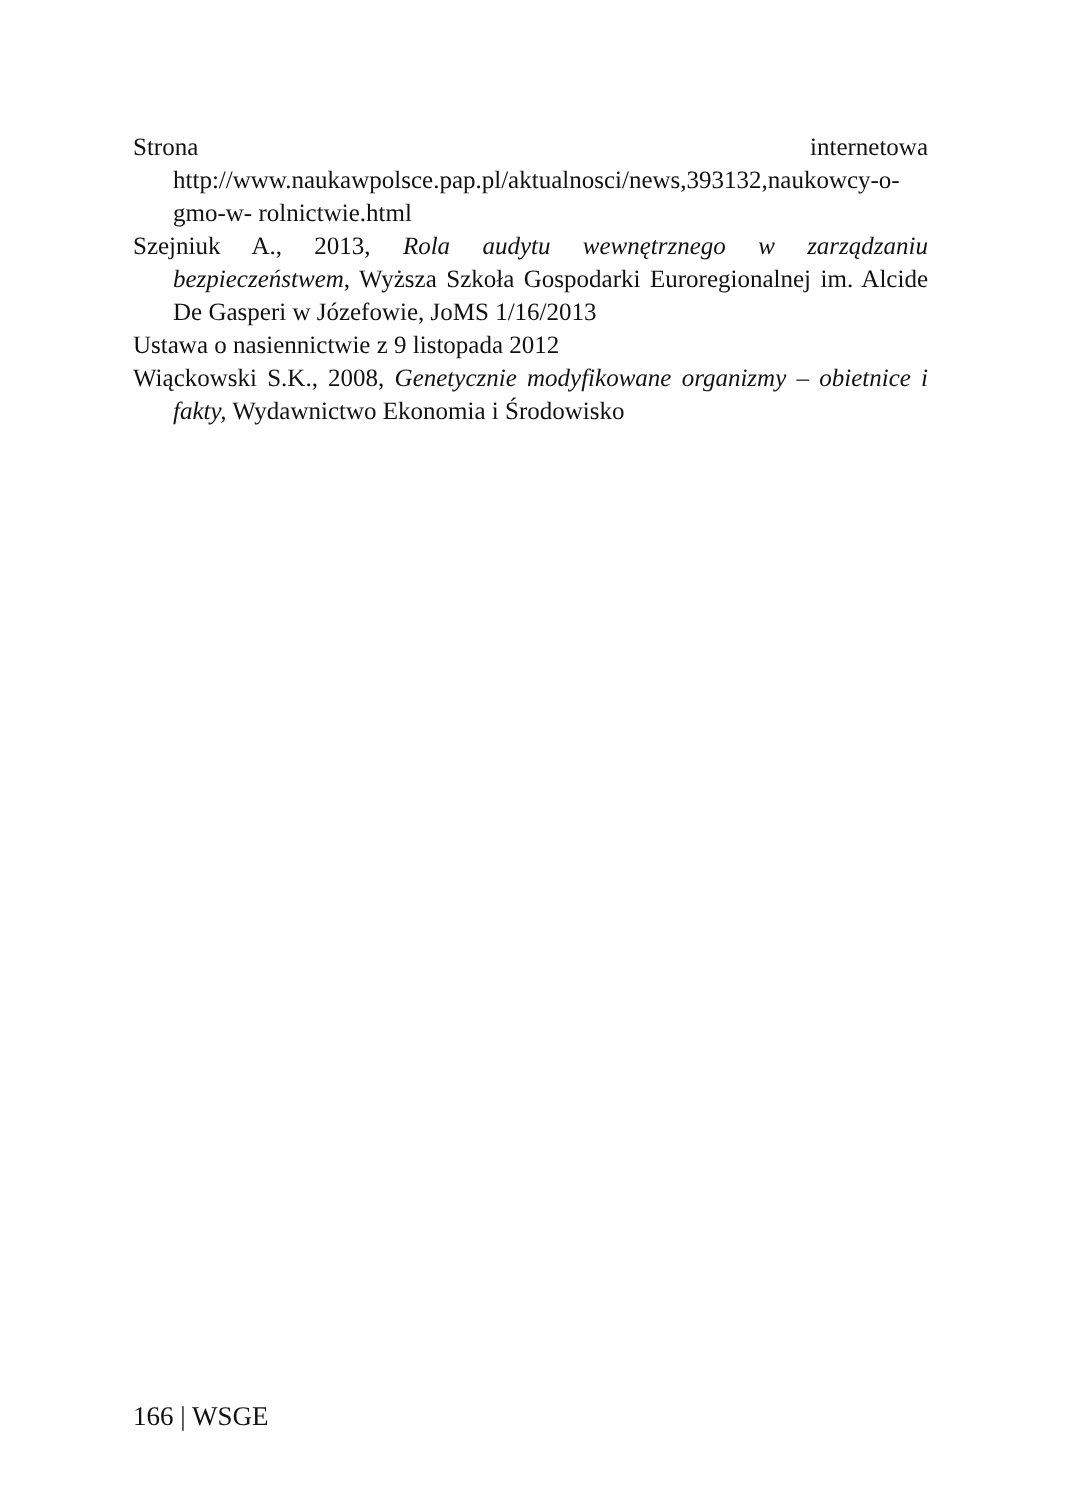Strona internetowa http://www.naukawpolsce.pap.pl/aktualnosci/news,393132,naukowcy-o-gmo-w- rolnictwie.html
Szejniuk A., 2013, Rola audytu wewnętrznego w zarządzaniu bezpieczeństwem, Wyższa Szkoła Gospodarki Euroregionalnej im. Alcide De Gasperi w Józefowie, JoMS 1/16/2013
Ustawa o nasiennictwie z 9 listopada 2012
Wiąckowski S.K., 2008, Genetycznie modyfikowane organizmy – obietnice i fakty, Wydawnictwo Ekonomia i Środowisko
166 | WSGE